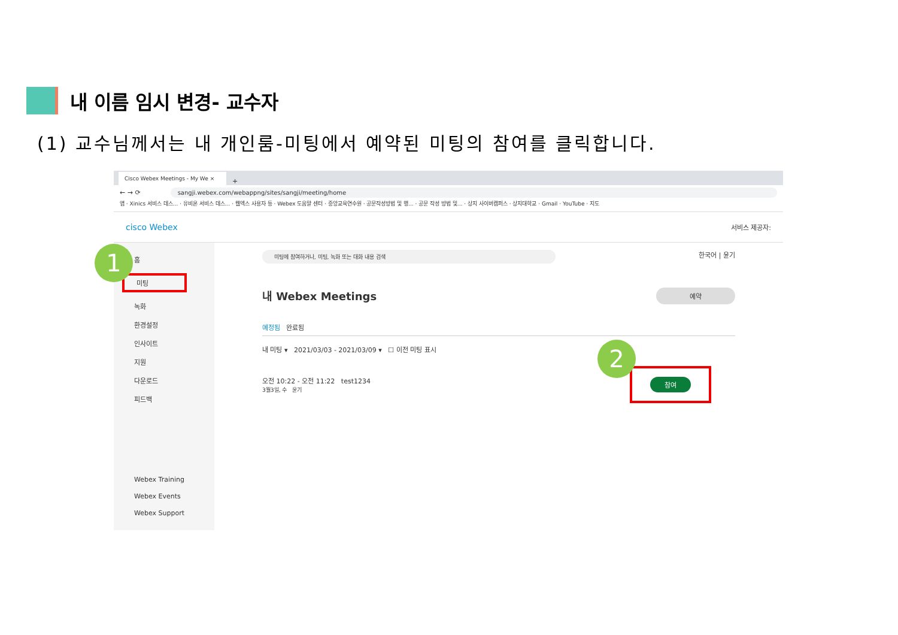내 이름 임시 변경- 교수자
(1) 교수님께서는 내 개인룸-미팅에서 예약된 미팅의 참여를 클릭합니다.
Cisco Webex Meetings - My We ×
+
← → ⟳ sangji.webex.com/webappng/sites/sangji/meeting/home
앱 · Xinics 서비스 데스... · 유비온 서비스 데스... · 웹엑스 사용자 등 · Webex 도움말 센터 · 중앙교육연수원 · 공문작성방법 및 행... · 공문 작성 방법 및... · 상지 사이버캠퍼스 · 상지대학교 · Gmail · YouTube · 지도
cisco Webex 서비스 제공자:
홈
미팅
녹화
환경설정
인사이트
지원
다운로드
피드백
Webex Training
Webex Events
Webex Support
미팅에 참여하거나, 미팅, 녹화 또는 대화 내용 검색 한국어 | 윤기
내 Webex Meetings 예약
예정됨 완료됨
내 미팅 ▾ 2021/03/03 - 2021/03/09 ▾ ☐ 이전 미팅 표시
오전 10:22 - 오전 11:22 test1234
3월3일, 수 윤기
참여
1
2